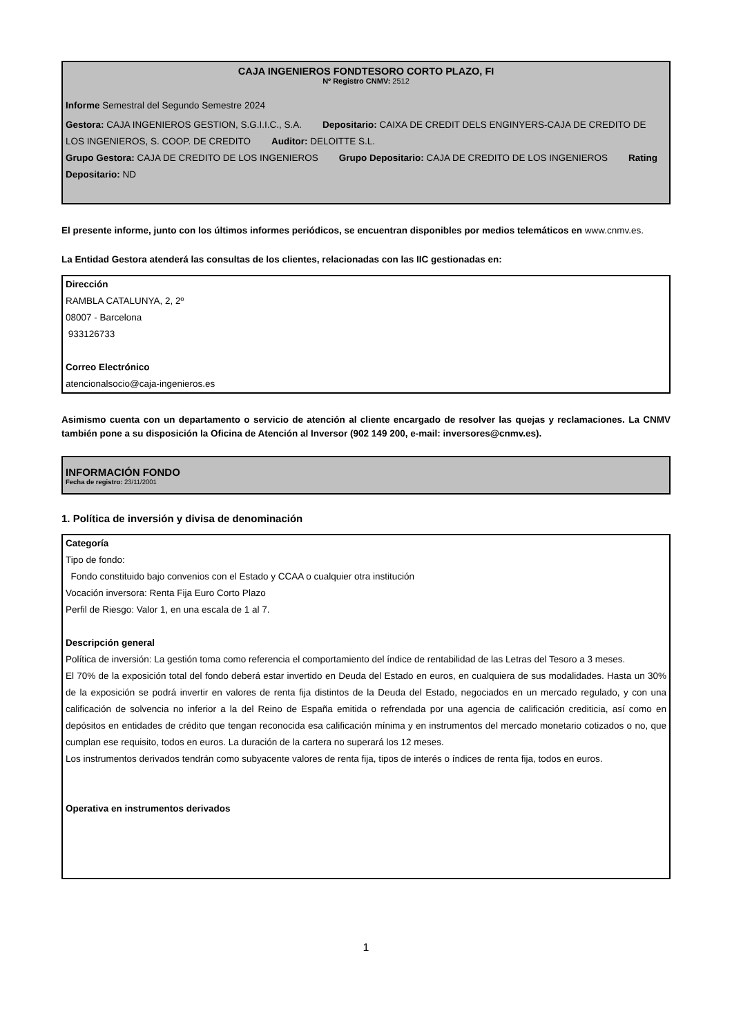CAJA INGENIEROS FONDTESORO CORTO PLAZO, FI
Nº Registro CNMV: 2512
Informe Semestral del Segundo Semestre 2024
Gestora: CAJA INGENIEROS GESTION, S.G.I.I.C., S.A. Depositario: CAIXA DE CREDIT DELS ENGINYERS-CAJA DE CREDITO DE LOS INGENIEROS, S. COOP. DE CREDITO Auditor: DELOITTE S.L.
Grupo Gestora: CAJA DE CREDITO DE LOS INGENIEROS Grupo Depositario: CAJA DE CREDITO DE LOS INGENIEROS Rating Depositario: ND
El presente informe, junto con los últimos informes periódicos, se encuentran disponibles por medios telemáticos en www.cnmv.es.
La Entidad Gestora atenderá las consultas de los clientes, relacionadas con las IIC gestionadas en:
Dirección
RAMBLA CATALUNYA, 2, 2º
08007 - Barcelona
933126733
Correo Electrónico
atencionalsocio@caja-ingenieros.es
Asimismo cuenta con un departamento o servicio de atención al cliente encargado de resolver las quejas y reclamaciones. La CNMV también pone a su disposición la Oficina de Atención al Inversor (902 149 200, e-mail: inversores@cnmv.es).
INFORMACIÓN FONDO
Fecha de registro: 23/11/2001
1. Política de inversión y divisa de denominación
Categoría
Tipo de fondo:
Fondo constituido bajo convenios con el Estado y CCAA o cualquier otra institución
Vocación inversora: Renta Fija Euro Corto Plazo
Perfil de Riesgo: Valor 1, en una escala de 1 al 7.
Descripción general
Política de inversión: La gestión toma como referencia el comportamiento del índice de rentabilidad de las Letras del Tesoro a 3 meses.
El 70% de la exposición total del fondo deberá estar invertido en Deuda del Estado en euros, en cualquiera de sus modalidades. Hasta un 30% de la exposición se podrá invertir en valores de renta fija distintos de la Deuda del Estado, negociados en un mercado regulado, y con una calificación de solvencia no inferior a la del Reino de España emitida o refrendada por una agencia de calificación crediticia, así como en depósitos en entidades de crédito que tengan reconocida esa calificación mínima y en instrumentos del mercado monetario cotizados o no, que cumplan ese requisito, todos en euros. La duración de la cartera no superará los 12 meses.
Los instrumentos derivados tendrán como subyacente valores de renta fija, tipos de interés o índices de renta fija, todos en euros.
Operativa en instrumentos derivados
1